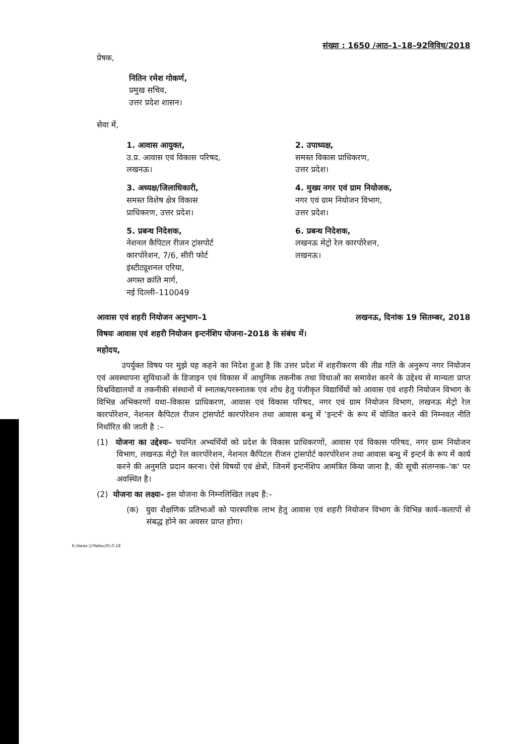संख्या : 1650 /आठ–1–18–92विविध/2018
प्रेषक,
नितिन रमेश गोकर्ण,
प्रमुख सचिव,
उत्तर प्रदेश शासन।
सेवा में,
1. आवास आयुक्त,
उ.प्र. आवास एवं विकास परिषद,
लखनऊ।
2. उपाध्यक्ष,
समस्त विकास प्राधिकरण,
उत्तर प्रदेश।
3. अध्यक्ष/जिलाधिकारी,
समस्त विशेष क्षेत्र विकास
प्राधिकरण, उत्तर प्रदेश।
4. मुख्य नगर एवं ग्राम नियोजक,
नगर एवं ग्राम नियोजन विभाग,
उत्तर प्रदेश।
5. प्रबन्ध निदेशक,
नेशनल कैपिटल रीजन ट्रांसपोर्ट
कारपोरेशन, 7/6, सीरी फोर्ट
इंस्टीट्यूशनल एरिया,
अगस्त क्रांति मार्ग,
नई दिल्ली–110049
6. प्रबन्ध निदेशक,
लखनऊ मेट्रो रेल कारपोरेशन,
लखनऊ।
आवास एवं शहरी नियोजन अनुभाग–1 लखनऊ, दिनांक 19 सितम्बर, 2018
विषयः आवास एवं शहरी नियोजन इन्टर्नशिप योजना–2018 के संबंध में।
महोदय,
उपर्युक्त विषय पर मुझे यह कहने का निदेश हुआ है कि उत्तर प्रदेश में शहरीकरण की तीव्र गति के अनुरूप नगर नियोजन एवं अवस्थापना सुविधाओं के डिजाइन एवं विकास में आधुनिक तकनीक तथा विधाओं का समावेश करने के उद्देश्य से मान्यता प्राप्त विश्वविद्यालयों व तकनीकी संस्थानों में स्नातक/परस्नातक एवं शोध हेतु पंजीकृत विद्यार्थियों को आवास एवं शहरी नियोजन विभाग के विभिन्न अभिकरणों यथा–विकास प्राधिकरण, आवास एवं विकास परिषद, नगर एवं ग्राम नियोजन विभाग, लखनऊ मेट्रो रेल कारपोरेशन, नेशनल कैपिटल रीजन ट्रांसपोर्ट कारपोरेशन तथा आवास बन्धु में 'इन्टर्न' के रूप में योजित करने की निम्नवत नीति निर्धारित की जाती है :–
(1) योजना का उद्देश्यः– चयनित अभ्यर्थियों को प्रदेश के विकास प्राधिकरणों, आवास एवं विकास परिषद, नगर ग्राम नियोजन विभाग, लखनऊ मेट्रो रेल कारपोरेशन, नेशनल कैपिटल रीजन ट्रांसपोर्ट कारपोरेशन तथा आवास बन्धु में इन्टर्न के रूप में कार्य करने की अनुमति प्रदान करना। ऐसे विषयों एवं क्षेत्रों, जिनमें इन्टर्नशिप आमंत्रित किया जाना है, की सूची संलग्नक–'क' पर अवस्थित है।
(2) योजना का लक्ष्यः– इस योजना के निम्नलिखित लक्ष्य हैं:–
(क) युवा शैक्षणिक प्रतिभाओं को पारस्परिक लाभ हेतु आवास एवं शहरी नियोजन विभाग के विभिन्न कार्य–कलापों से संबद्ध होने का अवसर प्राप्त होगा।
E:/Awas-1/Yadav//G.O.18